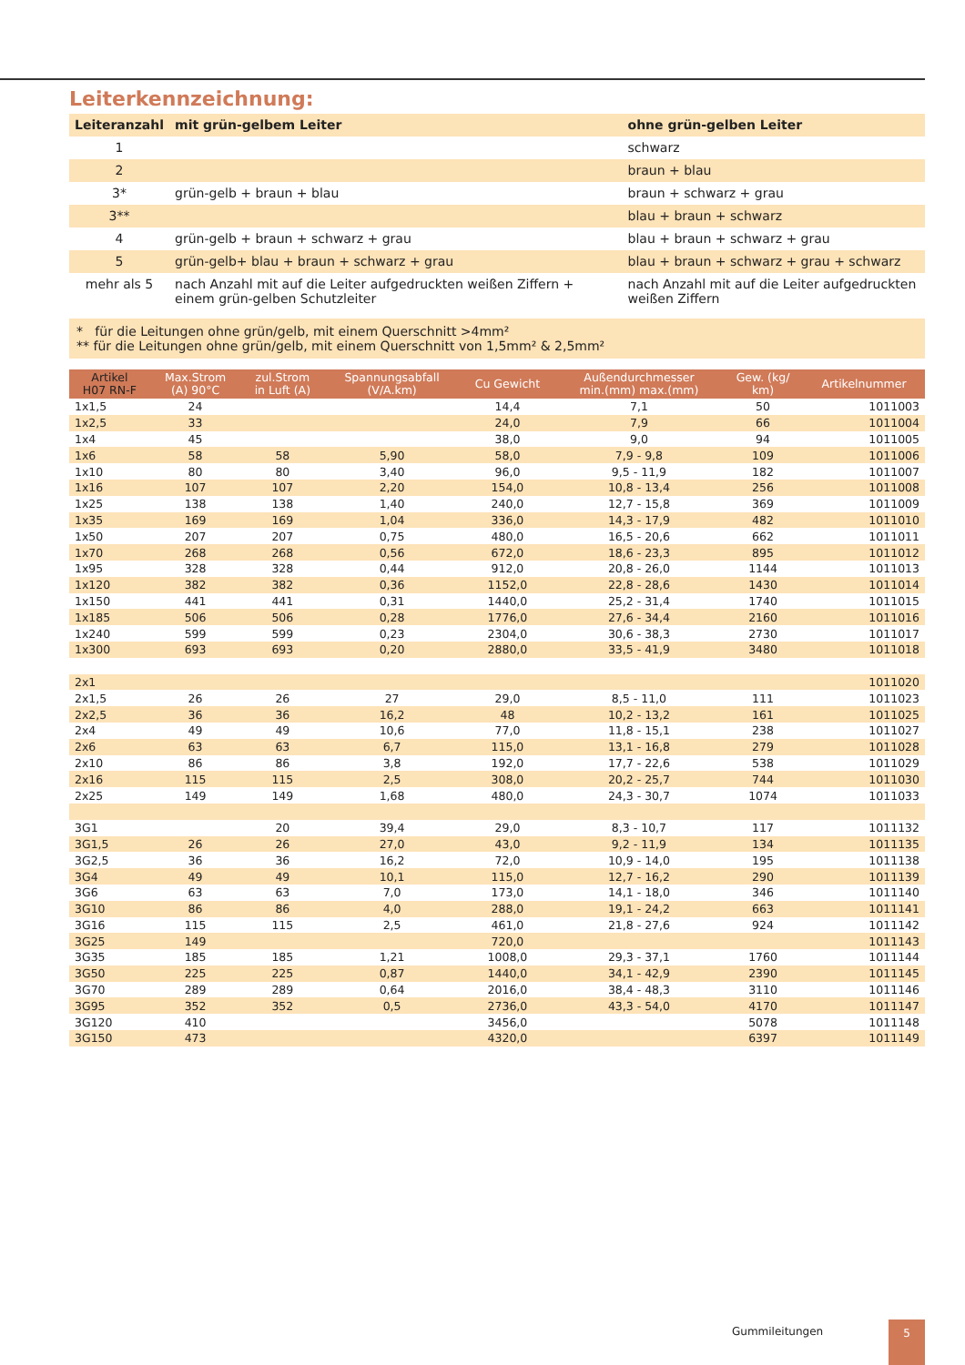Leiterkennzeichnung:
| Leiteranzahl | mit grün-gelbem Leiter | ohne grün-gelben Leiter |
| --- | --- | --- |
| 1 | | schwarz |
| 2 | | braun + blau |
| 3* | grün-gelb + braun + blau | braun + schwarz + grau |
| 3** | | blau + braun + schwarz |
| 4 | grün-gelb + braun + schwarz + grau | blau + braun + schwarz + grau |
| 5 | grün-gelb+ blau + braun + schwarz + grau | blau + braun + schwarz + grau + schwarz |
| mehr als 5 | nach Anzahl mit auf die Leiter aufgedruckten weißen Ziffern + einem grün-gelben Schutzleiter | nach Anzahl mit auf die Leiter aufgedruckten weißen Ziffern |
* für die Leitungen ohne grün/gelb, mit einem Querschnitt >4mm²
** für die Leitungen ohne grün/gelb, mit einem Querschnitt von 1,5mm² & 2,5mm²
| Artikel H07 RN-F | Max.Strom (A) 90°C | zul.Strom in Luft (A) | Spannungsabfall (V/A.km) | Cu Gewicht | Außendurchmesser min.(mm) max.(mm) | Gew. (kg/ km) | Artikelnummer |
| --- | --- | --- | --- | --- | --- | --- | --- |
| 1x1,5 | 24 | | | 14,4 | 7,1 | 50 | 1011003 |
| 1x2,5 | 33 | | | 24,0 | 7,9 | 66 | 1011004 |
| 1x4 | 45 | | | 38,0 | 9,0 | 94 | 1011005 |
| 1x6 | 58 | 58 | 5,90 | 58,0 | 7,9 - 9,8 | 109 | 1011006 |
| 1x10 | 80 | 80 | 3,40 | 96,0 | 9,5 - 11,9 | 182 | 1011007 |
| 1x16 | 107 | 107 | 2,20 | 154,0 | 10,8 - 13,4 | 256 | 1011008 |
| 1x25 | 138 | 138 | 1,40 | 240,0 | 12,7 - 15,8 | 369 | 1011009 |
| 1x35 | 169 | 169 | 1,04 | 336,0 | 14,3 - 17,9 | 482 | 1011010 |
| 1x50 | 207 | 207 | 0,75 | 480,0 | 16,5 - 20,6 | 662 | 1011011 |
| 1x70 | 268 | 268 | 0,56 | 672,0 | 18,6 - 23,3 | 895 | 1011012 |
| 1x95 | 328 | 328 | 0,44 | 912,0 | 20,8 - 26,0 | 1144 | 1011013 |
| 1x120 | 382 | 382 | 0,36 | 1152,0 | 22,8 - 28,6 | 1430 | 1011014 |
| 1x150 | 441 | 441 | 0,31 | 1440,0 | 25,2 - 31,4 | 1740 | 1011015 |
| 1x185 | 506 | 506 | 0,28 | 1776,0 | 27,6 - 34,4 | 2160 | 1011016 |
| 1x240 | 599 | 599 | 0,23 | 2304,0 | 30,6 - 38,3 | 2730 | 1011017 |
| 1x300 | 693 | 693 | 0,20 | 2880,0 | 33,5 - 41,9 | 3480 | 1011018 |
| 2x1 | | | | | | | 1011020 |
| 2x1,5 | 26 | 26 | 27 | 29,0 | 8,5 - 11,0 | 111 | 1011023 |
| 2x2,5 | 36 | 36 | 16,2 | 48 | 10,2 - 13,2 | 161 | 1011025 |
| 2x4 | 49 | 49 | 10,6 | 77,0 | 11,8 - 15,1 | 238 | 1011027 |
| 2x6 | 63 | 63 | 6,7 | 115,0 | 13,1 - 16,8 | 279 | 1011028 |
| 2x10 | 86 | 86 | 3,8 | 192,0 | 17,7 - 22,6 | 538 | 1011029 |
| 2x16 | 115 | 115 | 2,5 | 308,0 | 20,2 - 25,7 | 744 | 1011030 |
| 2x25 | 149 | 149 | 1,68 | 480,0 | 24,3 - 30,7 | 1074 | 1011033 |
| 3G1 | | 20 | 39,4 | 29,0 | 8,3 - 10,7 | 117 | 1011132 |
| 3G1,5 | 26 | 26 | 27,0 | 43,0 | 9,2 - 11,9 | 134 | 1011135 |
| 3G2,5 | 36 | 36 | 16,2 | 72,0 | 10,9 - 14,0 | 195 | 1011138 |
| 3G4 | 49 | 49 | 10,1 | 115,0 | 12,7 - 16,2 | 290 | 1011139 |
| 3G6 | 63 | 63 | 7,0 | 173,0 | 14,1 - 18,0 | 346 | 1011140 |
| 3G10 | 86 | 86 | 4,0 | 288,0 | 19,1 - 24,2 | 663 | 1011141 |
| 3G16 | 115 | 115 | 2,5 | 461,0 | 21,8 - 27,6 | 924 | 1011142 |
| 3G25 | 149 | | | 720,0 | | | 1011143 |
| 3G35 | 185 | 185 | 1,21 | 1008,0 | 29,3 - 37,1 | 1760 | 1011144 |
| 3G50 | 225 | 225 | 0,87 | 1440,0 | 34,1 - 42,9 | 2390 | 1011145 |
| 3G70 | 289 | 289 | 0,64 | 2016,0 | 38,4 - 48,3 | 3110 | 1011146 |
| 3G95 | 352 | 352 | 0,5 | 2736,0 | 43,3 - 54,0 | 4170 | 1011147 |
| 3G120 | 410 | | | 3456,0 | | 5078 | 1011148 |
| 3G150 | 473 | | | 4320,0 | | 6397 | 1011149 |
Gummileitungen 5